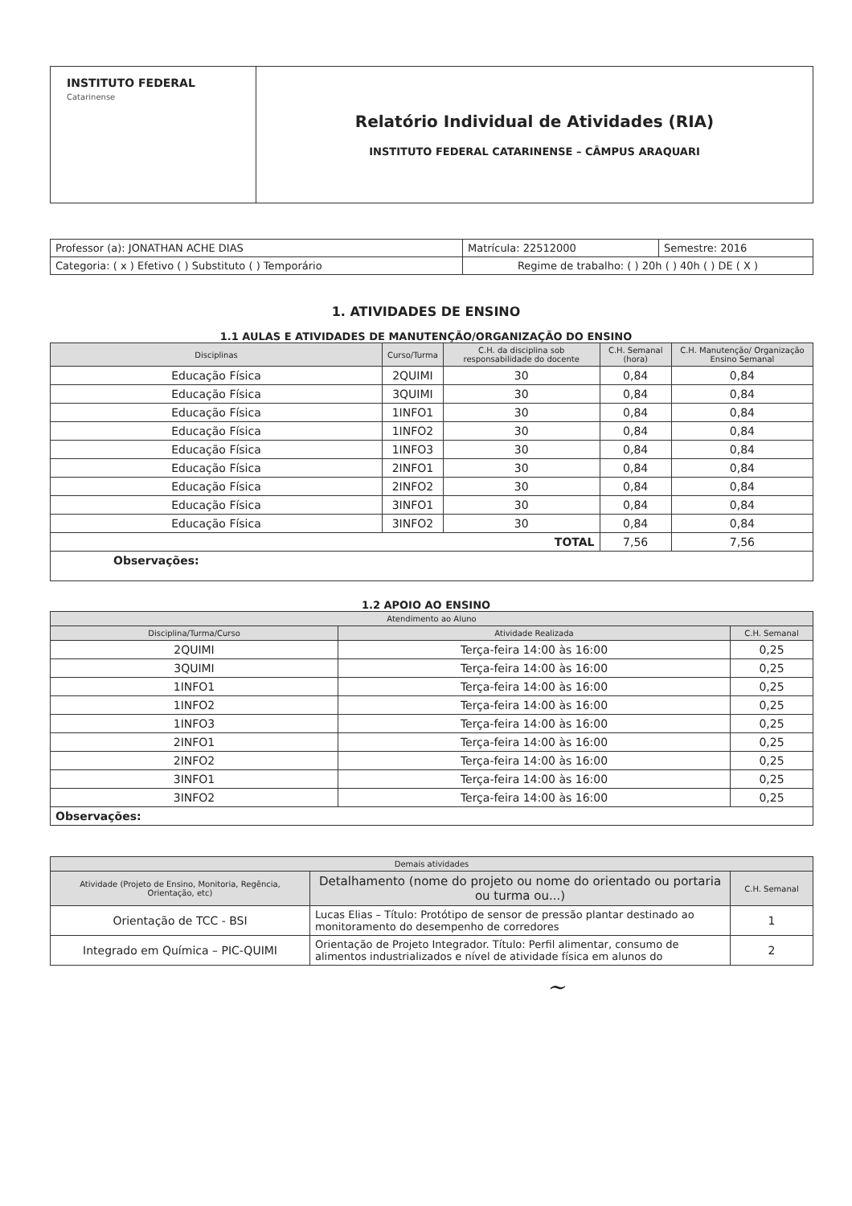| INSTITUTO FEDERAL Catarinense | Relatório Individual de Atividades (RIA) INSTITUTO FEDERAL CATARINENSE – CÂMPUS ARAQUARI |
| Professor (a): JONATHAN ACHE DIAS | Matrícula: 22512000 | Semestre: 2016 |
| Categoria: ( x ) Efetivo ( ) Substituto ( ) Temporário | Regime de trabalho: ( ) 20h ( ) 40h ( ) DE ( X ) | |
1. ATIVIDADES DE ENSINO
1.1 AULAS E ATIVIDADES DE MANUTENÇÃO/ORGANIZAÇÃO DO ENSINO
| Disciplinas | Curso/Turma | C.H. da disciplina sob responsabilidade do docente | C.H. Semanal (hora) | C.H. Manutenção/ Organização Ensino Semanal |
| --- | --- | --- | --- | --- |
| Educação Física | 2QUIMI | 30 | 0,84 | 0,84 |
| Educação Física | 3QUIMI | 30 | 0,84 | 0,84 |
| Educação Física | 1INFO1 | 30 | 0,84 | 0,84 |
| Educação Física | 1INFO2 | 30 | 0,84 | 0,84 |
| Educação Física | 1INFO3 | 30 | 0,84 | 0,84 |
| Educação Física | 2INFO1 | 30 | 0,84 | 0,84 |
| Educação Física | 2INFO2 | 30 | 0,84 | 0,84 |
| Educação Física | 3INFO1 | 30 | 0,84 | 0,84 |
| Educação Física | 3INFO2 | 30 | 0,84 | 0,84 |
| TOTAL | | | 7,56 | 7,56 |
| Observações: | | | | |
1.2 APOIO AO ENSINO
| Atendimento ao Aluno | | |
| --- | --- | --- |
| Disciplina/Turma/Curso | Atividade Realizada | C.H. Semanal |
| 2QUIMI | Terça-feira 14:00 às 16:00 | 0,25 |
| 3QUIMI | Terça-feira 14:00 às 16:00 | 0,25 |
| 1INFO1 | Terça-feira 14:00 às 16:00 | 0,25 |
| 1INFO2 | Terça-feira 14:00 às 16:00 | 0,25 |
| 1INFO3 | Terça-feira 14:00 às 16:00 | 0,25 |
| 2INFO1 | Terça-feira 14:00 às 16:00 | 0,25 |
| 2INFO2 | Terça-feira 14:00 às 16:00 | 0,25 |
| 3INFO1 | Terça-feira 14:00 às 16:00 | 0,25 |
| 3INFO2 | Terça-feira 14:00 às 16:00 | 0,25 |
| Observações: | | |
| Demais atividades | | |
| --- | --- | --- |
| Atividade (Projeto de Ensino, Monitoria, Regência, Orientação, etc) | Detalhamento (nome do projeto ou nome do orientado ou portaria ou turma ou...) | C.H. Semanal |
| Orientação de TCC - BSI | Lucas Elias – Título: Protótipo de sensor de pressão plantar destinado ao monitoramento do desempenho de corredores | 1 |
| Integrado em Química – PIC-QUIMI | Orientação de Projeto Integrador. Título: Perfil alimentar, consumo de alimentos industrializados e nível de atividade física em alunos do | 2 |
~